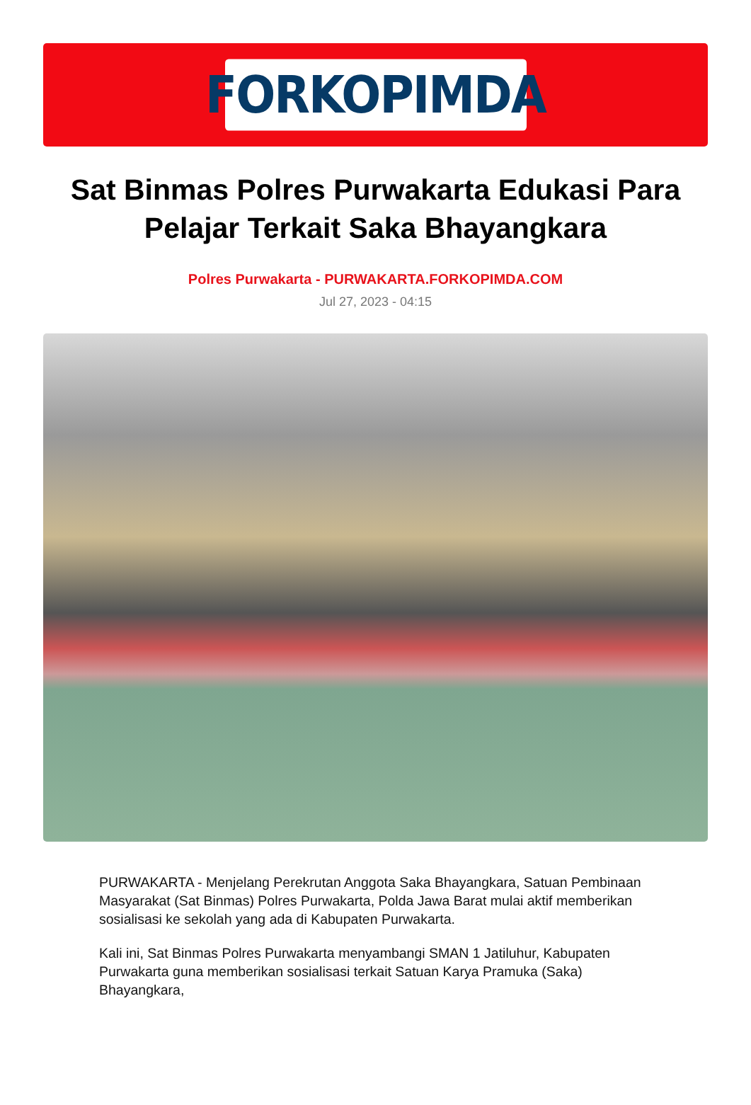FORKOPIMDA
Sat Binmas Polres Purwakarta Edukasi Para Pelajar Terkait Saka Bhayangkara
Polres Purwakarta - PURWAKARTA.FORKOPIMDA.COM
Jul 27, 2023 - 04:15
PURWAKARTA - Menjelang Perekrutan Anggota Saka Bhayangkara, Satuan Pembinaan Masyarakat (Sat Binmas) Polres Purwakarta, Polda Jawa Barat mulai aktif memberikan sosialisasi ke sekolah yang ada di Kabupaten Purwakarta.
Kali ini, Sat Binmas Polres Purwakarta menyambangi SMAN 1 Jatiluhur, Kabupaten Purwakarta guna memberikan sosialisasi terkait Satuan Karya Pramuka (Saka) Bhayangkara,